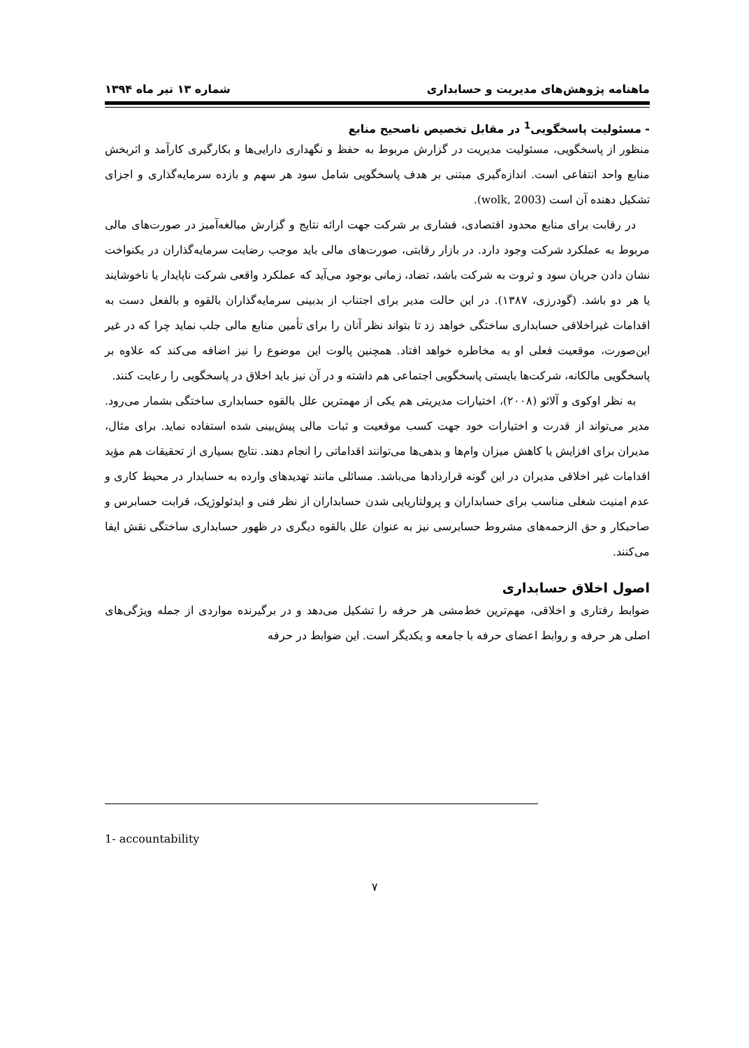ماهنامه پژوهش‌های مدیریت و حسابداری شماره ۱۳ تیر ماه ۱۳۹۴
- مسئولیت پاسخگویی<sup>1</sup> در مقابل تخصیص ناصحیح منابع
منظور از پاسخگویی، مسئولیت مدیریت در گزارش مربوط به حفظ و نگهداری دارایی‌ها و بکارگیری کارآمد و اثربخش منابع واحد انتفاعی است. اندازه‌گیری مبتنی بر هدف پاسخگویی شامل سود هر سهم و بازده سرمایه‌گذاری و اجزای تشکیل دهنده آن است (wolk, 2003).
در رقابت برای منابع محدود اقتصادی، فشاری بر شرکت جهت ارائه نتایج و گزارش مبالغه‌آمیز در صورت‌های مالی مربوط به عملکرد شرکت وجود دارد. در بازار رقابتی، صورت‌های مالی باید موجب رضایت سرمایه‌گذاران در یکنواخت نشان دادن جریان سود و ثروت به شرکت باشد، تضاد، زمانی بوجود می‌آید که عملکرد واقعی شرکت ناپایدار یا ناخوشایند یا هر دو باشد. (گودرزی، ۱۳۸۷). در این حالت مدیر برای اجتناب از بدبینی سرمایه‌گذاران بالقوه و بالفعل دست به اقدامات غیراخلاقی حسابداری ساختگی خواهد زد تا بتواند نظر آنان را برای تأمین منابع مالی جلب نماید چرا که در غیر این‌صورت، موقعیت فعلی او به مخاطره خواهد افتاد. همچنین پالوت این موضوع را نیز اضافه می‌کند که علاوه بر پاسخگویی مالکانه، شرکت‌ها بایستی پاسخگویی اجتماعی هم داشته و در آن نیز باید اخلاق در پاسخگویی را رعایت کنند.
به نظر اوکوی و آلائو (۲۰۰۸)، اختیارات مدیریتی هم یکی از مهمترین علل بالقوه حسابداری ساختگی بشمار می‌رود. مدیر می‌تواند از قدرت و اختیارات خود جهت کسب موقعیت و ثبات مالی پیش‌بینی شده استفاده نماید. برای مثال، مدیران برای افزایش یا کاهش میزان وام‌ها و بدهی‌ها می‌توانند اقداماتی را انجام دهند. نتایج بسیاری از تحقیقات هم مؤید اقدامات غیر اخلاقی مدیران در این گونه قراردادها می‌باشد. مسائلی مانند تهدیدهای وارده به حسابدار در محیط کاری و عدم امنیت شغلی مناسب برای حسابداران و پرولتاریایی شدن حسابداران از نظر فنی و ایدئولوژیک، قرابت حسابرس و صاحبکار و حق الزحمه‌های مشروط حسابرسی نیز به عنوان علل بالقوه دیگری در ظهور حسابداری ساختگی نقش ایفا می‌کنند.
اصول اخلاق حسابداری
ضوابط رفتاری و اخلاقی، مهم‌ترین خط‌مشی هر حرفه را تشکیل می‌دهد و در برگیرنده مواردی از جمله ویژگی‌های اصلی هر حرفه و روابط اعضای حرفه با جامعه و یکدیگر است. این ضوابط در حرفه
1- accountability
۷